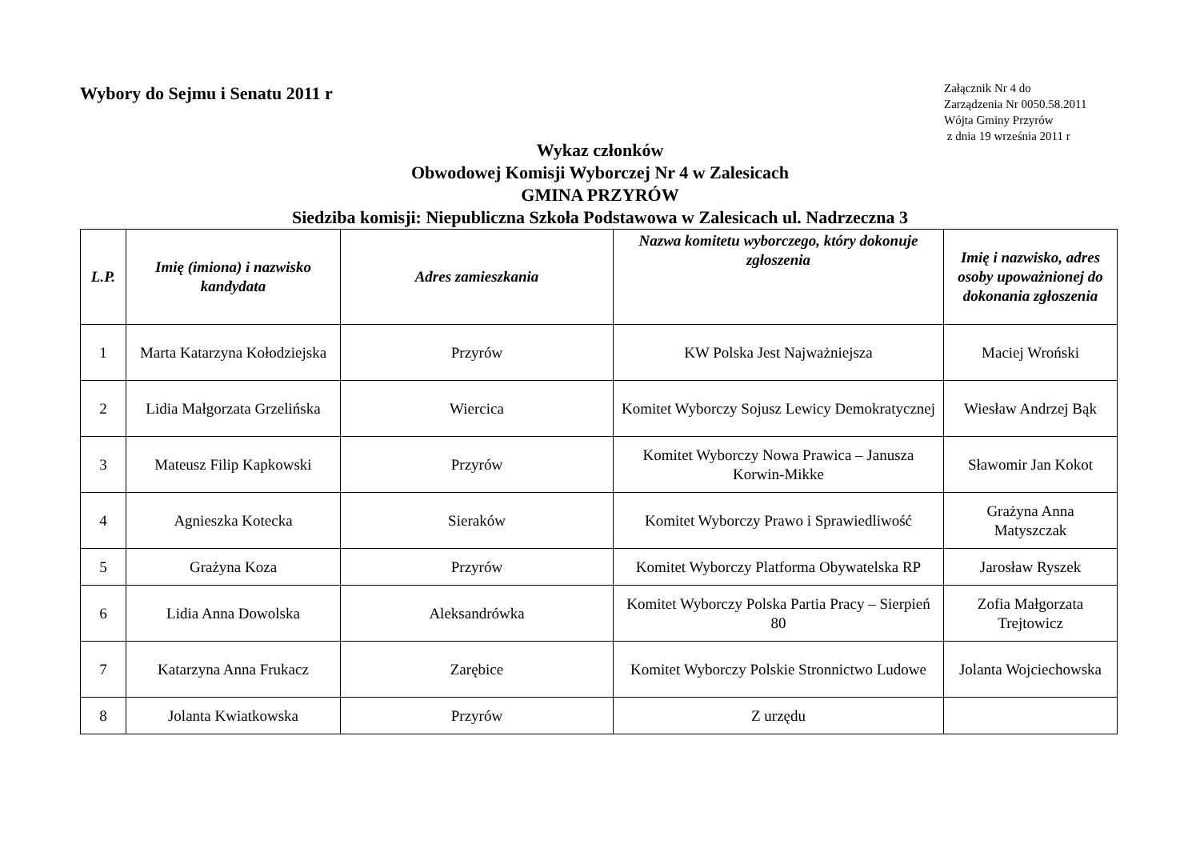Wybory do Sejmu i Senatu 2011 r
Załącznik Nr 4 do
Zarządzenia Nr 0050.58.2011
Wójta Gminy Przyrów
z dnia 19 września 2011 r
Wykaz członków
Obwodowej Komisji Wyborczej Nr 4 w Zalesicach
GMINA PRZYRÓW
Siedziba komisji: Niepubliczna Szkoła Podstawowa w Zalesicach ul. Nadrzeczna 3
| L.P. | Imię (imiona) i nazwisko kandydata | Adres zamieszkania | Nazwa komitetu wyborczego, który dokonuje zgłoszenia | Imię i nazwisko, adres osoby upoważnionej do dokonania zgłoszenia |
| --- | --- | --- | --- | --- |
| 1 | Marta Katarzyna Kołodziejska | Przyrów | KW Polska Jest Najważniejsza | Maciej Wroński |
| 2 | Lidia Małgorzata Grzelińska | Wiercica | Komitet Wyborczy Sojusz Lewicy Demokratycznej | Wiesław Andrzej Bąk |
| 3 | Mateusz Filip Kapkowski | Przyrów | Komitet Wyborczy Nowa Prawica – Janusza Korwin-Mikke | Sławomir Jan Kokot |
| 4 | Agnieszka Kotecka | Sieraków | Komitet Wyborczy Prawo i Sprawiedliwość | Grażyna Anna Matyszczak |
| 5 | Grażyna Koza | Przyrów | Komitet Wyborczy Platforma Obywatelska RP | Jarosław Ryszek |
| 6 | Lidia Anna Dowolska | Aleksandrówka | Komitet Wyborczy Polska Partia Pracy – Sierpień 80 | Zofia Małgorzata Trejtowicz |
| 7 | Katarzyna Anna Frukacz | Zarębice | Komitet Wyborczy Polskie Stronnictwo Ludowe | Jolanta Wojciechowska |
| 8 | Jolanta Kwiatkowska | Przyrów | Z urzędu | |